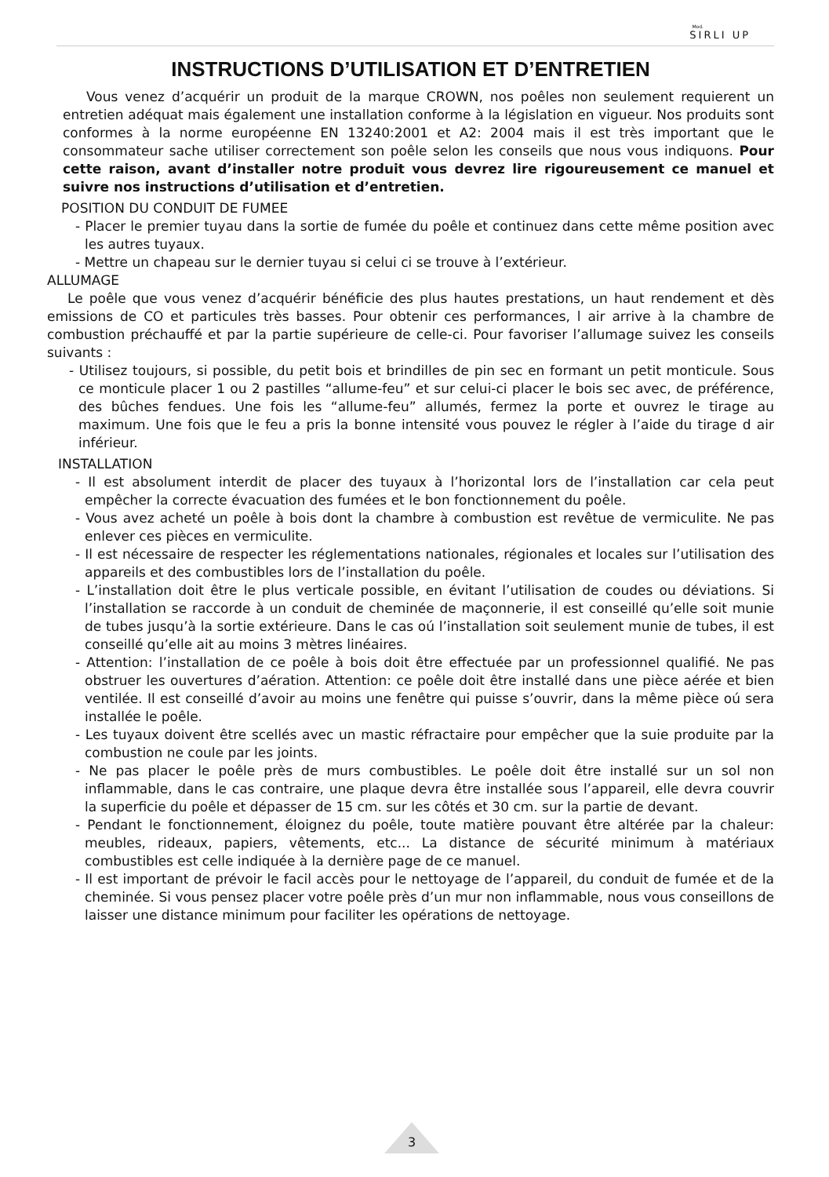Mod.
SIRLI UP
INSTRUCTIONS D’UTILISATION ET D’ENTRETIEN
Vous venez d’acquérir un produit de la marque CROWN, nos poêles non seulement requierent un entretien adéquat mais également une installation conforme à la législation en vigueur. Nos produits sont conformes à la norme européenne EN 13240:2001 et A2: 2004 mais il est très important que le consommateur sache utiliser correctement son poêle selon les conseils que nous vous indiquons. Pour cette raison, avant d’installer notre produit vous devrez lire rigoureusement ce manuel et suivre nos instructions d’utilisation et d’entretien.
POSITION DU CONDUIT DE FUMEE
- Placer le premier tuyau dans la sortie de fumée du poêle et continuez dans cette même position avec les autres tuyaux.
- Mettre un chapeau sur le dernier tuyau si celui ci se trouve à l’extérieur.
ALLUMAGE
Le poêle que vous venez d’acquérir bénéficie des plus hautes prestations, un haut rendement et dès emissions de CO et particules très basses. Pour obtenir ces performances, l air arrive à la chambre de combustion préchauffé et par la partie supérieure de celle-ci. Pour favoriser l’allumage suivez les conseils suivants :
- Utilisez toujours, si possible, du petit bois et brindilles de pin sec en formant un petit monticule. Sous ce monticule placer 1 ou 2 pastilles “allume-feu” et sur celui-ci placer le bois sec avec, de préférence, des bûches fendues. Une fois les “allume-feu” allumés, fermez la porte et ouvrez le tirage au maximum. Une fois que le feu a pris la bonne intensité vous pouvez le régler à l’aide du tirage d air inférieur.
INSTALLATION
- Il est absolument interdit de placer des tuyaux à l’horizontal lors de l’installation car cela peut empêcher la correcte évacuation des fumées et le bon fonctionnement du poêle.
- Vous avez acheté un poêle à bois dont la chambre à combustion est revêtue de vermiculite. Ne pas enlever ces pièces en vermiculite.
- Il est nécessaire de respecter les réglementations nationales, régionales et locales sur l’utilisation des appareils et des combustibles lors de l’installation du poêle.
- L’installation doit être le plus verticale possible, en évitant l’utilisation de coudes ou déviations. Si l’installation se raccorde à un conduit de cheminée de maçonnerie, il est conseillé qu’elle soit munie de tubes jusqu’à la sortie extérieure. Dans le cas oú l’installation soit seulement munie de tubes, il est conseillé qu’elle ait au moins 3 mètres linéaires.
- Attention: l’installation de ce poêle à bois doit être effectuée par un professionnel qualifié. Ne pas obstruer les ouvertures d’aération. Attention: ce poêle doit être installé dans une pièce aérée et bien ventilée. Il est conseillé d’avoir au moins une fenêtre qui puisse s’ouvrir, dans la même pièce oú sera installée le poêle.
- Les tuyaux doivent être scellés avec un mastic réfractaire pour empêcher que la suie produite par la combustion ne coule par les joints.
- Ne pas placer le poêle près de murs combustibles. Le poêle doit être installé sur un sol non inflammable, dans le cas contraire, une plaque devra être installée sous l’appareil, elle devra couvrir la superficie du poêle et dépasser de 15 cm. sur les côtés et 30 cm. sur la partie de devant.
- Pendant le fonctionnement, éloignez du poêle, toute matière pouvant être altérée par la chaleur: meubles, rideaux, papiers, vêtements, etc... La distance de sécurité minimum à matériaux combustibles est celle indiquée à la dernière page de ce manuel.
- Il est important de prévoir le facil accès pour le nettoyage de l’appareil, du conduit de fumée et de la cheminée. Si vous pensez placer votre poêle près d’un mur non inflammable, nous vous conseillons de laisser une distance minimum pour faciliter les opérations de nettoyage.
3